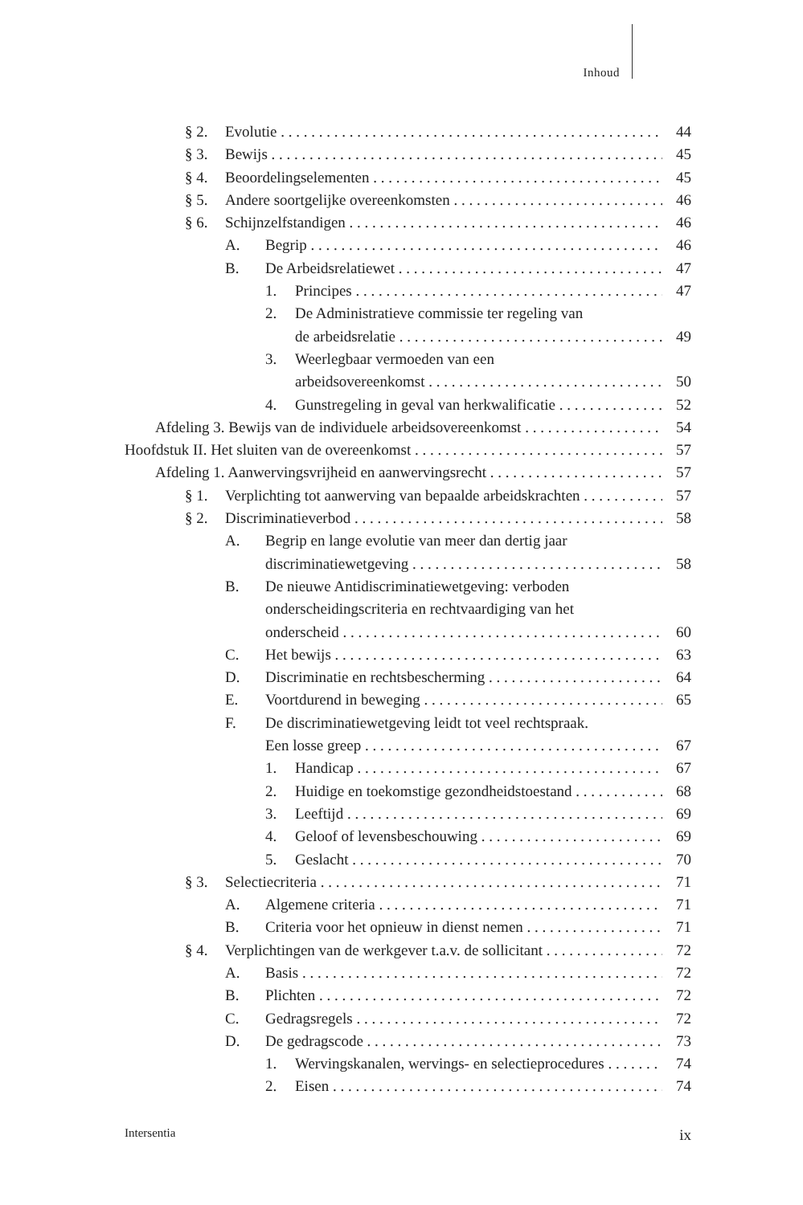Inhoud
§ 2. Evolutie 44
§ 3. Bewijs 45
§ 4. Beoordelingselementen 45
§ 5. Andere soortgelijke overeenkomsten 46
§ 6. Schijnzelfstandigen 46
A. Begrip 46
B. De Arbeidsrelatiewet 47
1. Principes 47
2. De Administratieve commissie ter regeling van
de arbeidsrelatie 49
3. Weerlegbaar vermoeden van een
arbeidsovereenkomst 50
4. Gunstregeling in geval van herkwalificatie 52
Afdeling 3. Bewijs van de individuele arbeidsovereenkomst 54
Hoofdstuk II. Het sluiten van de overeenkomst 57
Afdeling 1. Aanwervingsvrijheid en aanwervingsrecht 57
§ 1. Verplichting tot aanwerving van bepaalde arbeidskrachten 57
§ 2. Discriminatieverbod 58
A. Begrip en lange evolutie van meer dan dertig jaar
discriminatiewetgeving 58
B. De nieuwe Antidiscriminatiewetgeving: verboden
onderscheidingscriteria en rechtvaardiging van het
onderscheid 60
C. Het bewijs 63
D. Discriminatie en rechtsbescherming 64
E. Voortdurend in beweging 65
F. De discriminatiewetgeving leidt tot veel rechtspraak.
Een losse greep 67
1. Handicap 67
2. Huidige en toekomstige gezondheidstoestand 68
3. Leeftijd 69
4. Geloof of levensbeschouwing 69
5. Geslacht 70
§ 3. Selectiecriteria 71
A. Algemene criteria 71
B. Criteria voor het opnieuw in dienst nemen 71
§ 4. Verplichtingen van de werkgever t.a.v. de sollicitant 72
A. Basis 72
B. Plichten 72
C. Gedragsregels 72
D. De gedragscode 73
1. Wervingskanalen, wervings- en selectieprocedures 74
2. Eisen 74
Intersentia ix